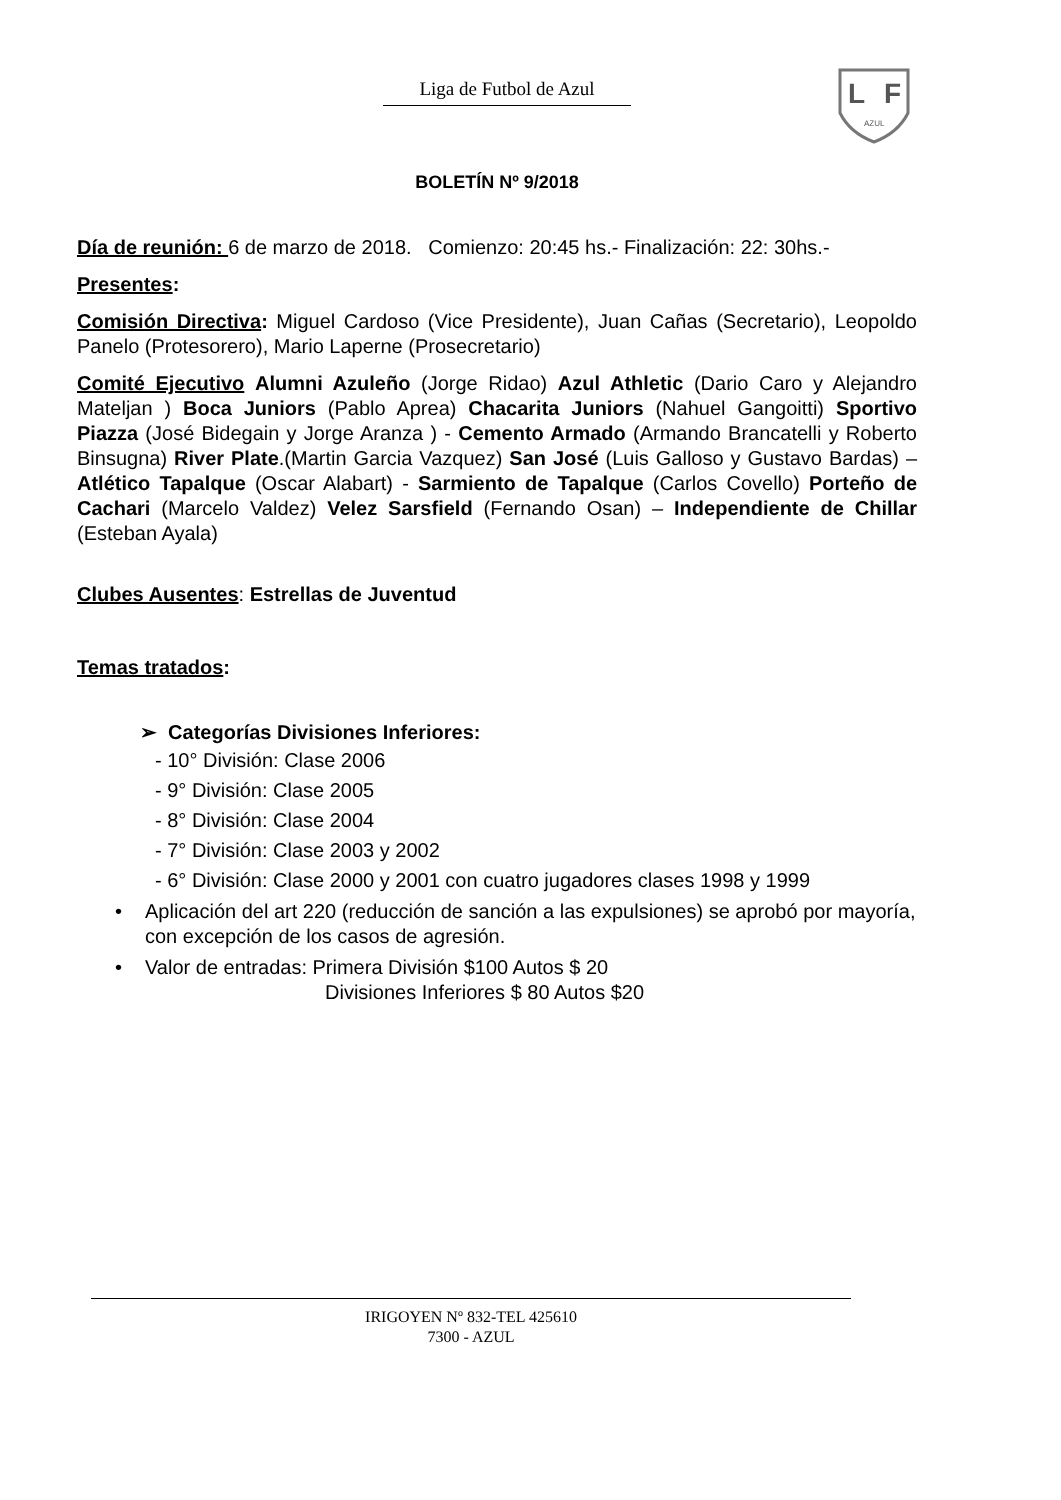Liga de Futbol de Azul
L
F
AZUL
BOLETÍN Nº 9/2018
Día de reunión: 6 de marzo de 2018. Comienzo: 20:45 hs.- Finalización: 22: 30hs.-
Presentes:
Comisión Directiva: Miguel Cardoso (Vice Presidente), Juan Cañas (Secretario), Leopoldo Panelo (Protesorero), Mario Laperne (Prosecretario)
Comité Ejecutivo Alumni Azuleño (Jorge Ridao) Azul Athletic (Dario Caro y Alejandro Mateljan ) Boca Juniors (Pablo Aprea) Chacarita Juniors (Nahuel Gangoitti) Sportivo Piazza (José Bidegain y Jorge Aranza ) - Cemento Armado (Armando Brancatelli y Roberto Binsugna) River Plate.(Martin Garcia Vazquez) San José (Luis Galloso y Gustavo Bardas) – Atlético Tapalque (Oscar Alabart) - Sarmiento de Tapalque (Carlos Covello) Porteño de Cachari (Marcelo Valdez) Velez Sarsfield (Fernando Osan) – Independiente de Chillar (Esteban Ayala)
Clubes Ausentes: Estrellas de Juventud
Temas tratados:
➢ Categorías Divisiones Inferiores:
- 10° División: Clase 2006
- 9° División: Clase 2005
- 8° División: Clase 2004
- 7° División: Clase 2003 y 2002
- 6° División: Clase 2000 y 2001 con cuatro jugadores clases 1998 y 1999
• Aplicación del art 220 (reducción de sanción a las expulsiones) se aprobó por mayoría, con excepción de los casos de agresión.
• Valor de entradas: Primera División $100 Autos $ 20
Divisiones Inferiores $ 80 Autos $20
IRIGOYEN Nº 832-TEL 425610
7300 - AZUL